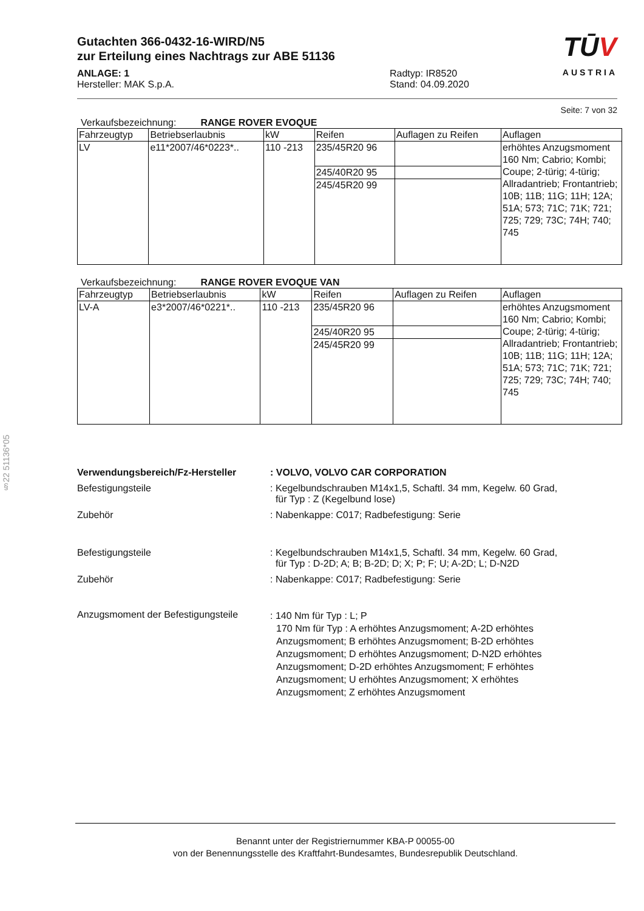§22 51136*05
Gutachten 366-0432-16-WIRD/N5
zur Erteilung eines Nachtrags zur ABE 51136
ANLAGE: 1
Hersteller: MAK S.p.A.
Radtyp: IR8520
Stand: 04.09.2020
TŪV
AUSTRIA
Seite: 7 von 32
Verkaufsbezeichnung: RANGE ROVER EVOQUE
| Fahrzeugtyp | Betriebserlaubnis | kW | Reifen | Auflagen zu Reifen | Auflagen |
| --- | --- | --- | --- | --- | --- |
| LV | e11*2007/46*0223*.. | 110 -213 | 235/45R20 96 | | erhöhtes Anzugsmoment 160 Nm; Cabrio; Kombi; Coupe; 2-türig; 4-türig; Allradantrieb; Frontantrieb; 10B; 11B; 11G; 11H; 12A; 51A; 573; 71C; 71K; 721; 725; 729; 73C; 74H; 740; 745 |
| | | | 245/40R20 95 | | |
| | | | 245/45R20 99 | | |
Verkaufsbezeichnung: RANGE ROVER EVOQUE VAN
| Fahrzeugtyp | Betriebserlaubnis | kW | Reifen | Auflagen zu Reifen | Auflagen |
| --- | --- | --- | --- | --- | --- |
| LV-A | e3*2007/46*0221*.. | 110 -213 | 235/45R20 96 | | erhöhtes Anzugsmoment 160 Nm; Cabrio; Kombi; Coupe; 2-türig; 4-türig; Allradantrieb; Frontantrieb; 10B; 11B; 11G; 11H; 12A; 51A; 573; 71C; 71K; 721; 725; 729; 73C; 74H; 740; 745 |
| | | | 245/40R20 95 | | |
| | | | 245/45R20 99 | | |
Verwendungsbereich/Fz-Hersteller: VOLVO, VOLVO CAR CORPORATION
Befestigungsteile : Kegelbundschrauben M14x1,5, Schaftl. 34 mm, Kegelw. 60 Grad,
für Typ : Z (Kegelbund lose)
Zubehör : Nabenkappe: C017; Radbefestigung: Serie
Befestigungsteile : Kegelbundschrauben M14x1,5, Schaftl. 34 mm, Kegelw. 60 Grad,
für Typ : D-2D; A; B; B-2D; D; X; P; F; U; A-2D; L; D-N2D
Zubehör : Nabenkappe: C017; Radbefestigung: Serie
Anzugsmoment der Befestigungsteile
: 140 Nm für Typ : L; P
170 Nm für Typ : A erhöhtes Anzugsmoment; A-2D erhöhtes Anzugsmoment; B erhöhtes Anzugsmoment; B-2D erhöhtes Anzugsmoment; D erhöhtes Anzugsmoment; D-N2D erhöhtes Anzugsmoment; D-2D erhöhtes Anzugsmoment; F erhöhtes Anzugsmoment; U erhöhtes Anzugsmoment; X erhöhtes Anzugsmoment; Z erhöhtes Anzugsmoment
Benannt unter der Registriernummer KBA-P 00055-00
von der Benennungsstelle des Kraftfahrt-Bundesamtes, Bundesrepublik Deutschland.